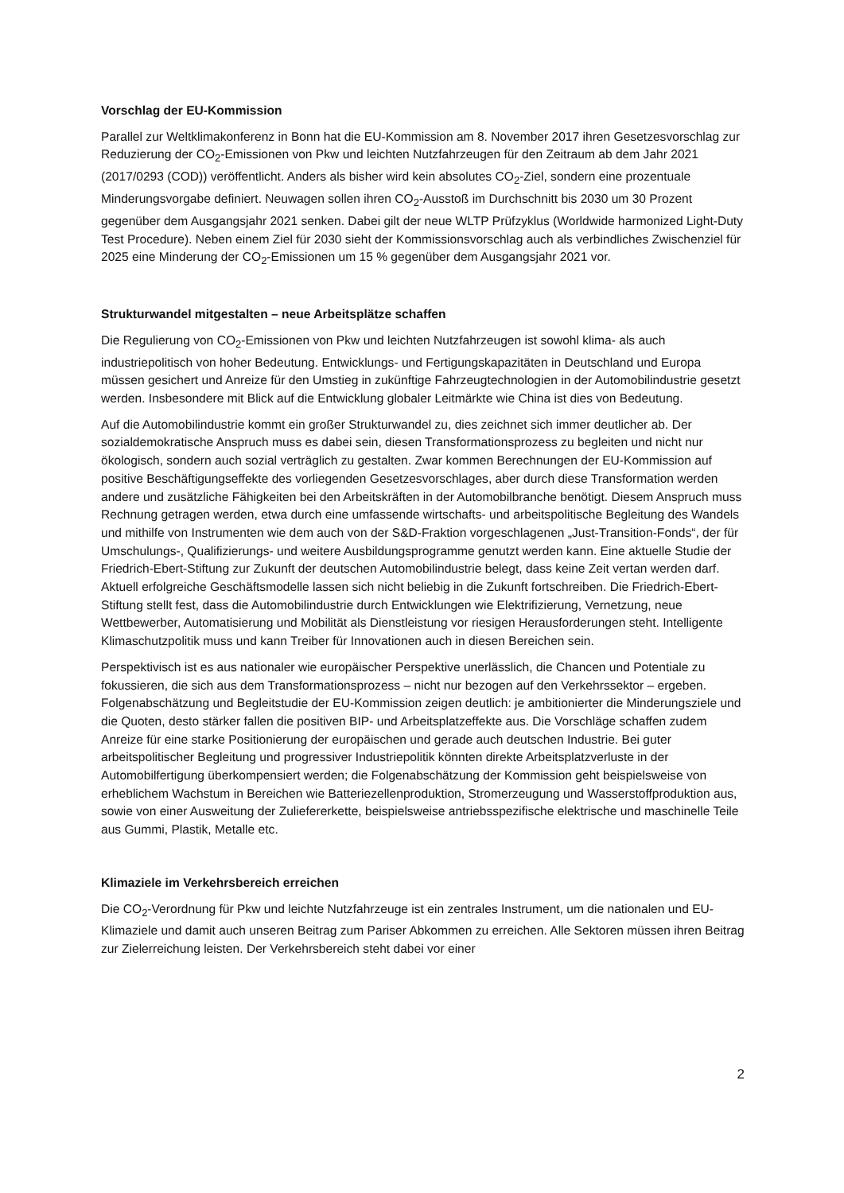Vorschlag der EU-Kommission
Parallel zur Weltklimakonferenz in Bonn hat die EU-Kommission am 8. November 2017 ihren Geset­zesvorschlag zur Reduzierung der CO<sub>2</sub>-Emissionen von Pkw und leichten Nutzfahrzeugen für den Zeit­raum ab dem Jahr 2021 (2017/0293 (COD)) veröffentlicht. Anders als bisher wird kein absolutes CO<sub>2</sub>-Ziel, sondern eine prozentuale Minderungsvorgabe definiert. Neuwagen sollen ihren CO<sub>2</sub>-Ausstoß im Durchschnitt bis 2030 um 30 Prozent gegenüber dem Ausgangsjahr 2021 senken. Dabei gilt der neue WLTP Prüfzyklus (Worldwide harmonized Light-Duty Test Procedure). Neben einem Ziel für 2030 sieht der Kommissionsvorschlag auch als verbindliches Zwischenziel für 2025 eine Minderung der CO<sub>2</sub>-Emissionen um 15 % gegenüber dem Ausgangsjahr 2021 vor.
Strukturwandel mitgestalten – neue Arbeitsplätze schaffen
Die Regulierung von CO<sub>2</sub>-Emissionen von Pkw und leichten Nutzfahrzeugen ist sowohl klima- als auch industriepolitisch von hoher Bedeutung. Entwicklungs- und Fertigungskapazitäten in Deutschland und Europa müssen gesichert und Anreize für den Umstieg in zukünftige Fahrzeugtechnologien in der Automobilindustrie gesetzt werden. Insbesondere mit Blick auf die Entwicklung globaler Leitmärkte wie China ist dies von Bedeutung.
Auf die Automobilindustrie kommt ein großer Strukturwandel zu, dies zeichnet sich immer deutlicher ab. Der sozialdemokratische Anspruch muss es dabei sein, diesen Transformationsprozess zu beglei­ten und nicht nur ökologisch, sondern auch sozial verträglich zu gestalten. Zwar kommen Berechnun­gen der EU-Kommission auf positive Beschäftigungseffekte des vorliegenden Gesetzesvorschlages, aber durch diese Transformation werden andere und zusätzliche Fähigkeiten bei den Arbeitskräften in der Automobilbranche benötigt. Diesem Anspruch muss Rechnung getragen werden, etwa durch eine umfassende wirtschafts- und arbeitspolitische Begleitung des Wandels und mithilfe von Instru­menten wie dem auch von der S&D-Fraktion vorgeschlagenen „Just-Transition-Fonds“, der für Um­schulungs-, Qualifizierungs- und weitere Ausbildungsprogramme genutzt werden kann. Eine aktuelle Studie der Friedrich-Ebert-Stiftung zur Zukunft der deutschen Automobilindustrie belegt, dass keine Zeit vertan werden darf. Aktuell erfolgreiche Geschäftsmodelle lassen sich nicht beliebig in die Zu­kunft fortschreiben. Die Friedrich-Ebert-Stiftung stellt fest, dass die Automobilindustrie durch Ent­wicklungen wie Elektrifizierung, Vernetzung, neue Wettbewerber, Automatisierung und Mobilität als Dienstleistung vor riesigen Herausforderungen steht. Intelligente Klimaschutzpolitik muss und kann Treiber für Innovationen auch in diesen Bereichen sein.
Perspektivisch ist es aus nationaler wie europäischer Perspektive unerlässlich, die Chancen und Po­tentiale zu fokussieren, die sich aus dem Transformationsprozess – nicht nur bezogen auf den Ver­kehrssektor – ergeben. Folgenabschätzung und Begleitstudie der EU-Kommission zeigen deutlich: je ambitionierter die Minderungsziele und die Quoten, desto stärker fallen die positiven BIP- und Ar­beitsplatzeffekte aus. Die Vorschläge schaffen zudem Anreize für eine starke Positionierung der eu­ropäischen und gerade auch deutschen Industrie. Bei guter arbeitspolitischer Begleitung und pro­gressiver Industriepolitik könnten direkte Arbeitsplatzverluste in der Automobilfertigung überkom­pensiert werden; die Folgenabschätzung der Kommission geht beispielsweise von erheblichem Wachstum in Bereichen wie Batteriezellenproduktion, Stromerzeugung und Wasserstoffproduktion aus, sowie von einer Ausweitung der Zuliefererkette, beispielsweise antriebsspezifische elektrische und maschinelle Teile aus Gummi, Plastik, Metalle etc.
Klimaziele im Verkehrsbereich erreichen
Die CO<sub>2</sub>-Verordnung für Pkw und leichte Nutzfahrzeuge ist ein zentrales Instrument, um die nationa­len und EU-Klimaziele und damit auch unseren Beitrag zum Pariser Abkommen zu erreichen. Alle Sektoren müssen ihren Beitrag zur Zielerreichung leisten. Der Verkehrsbereich steht dabei vor einer
2